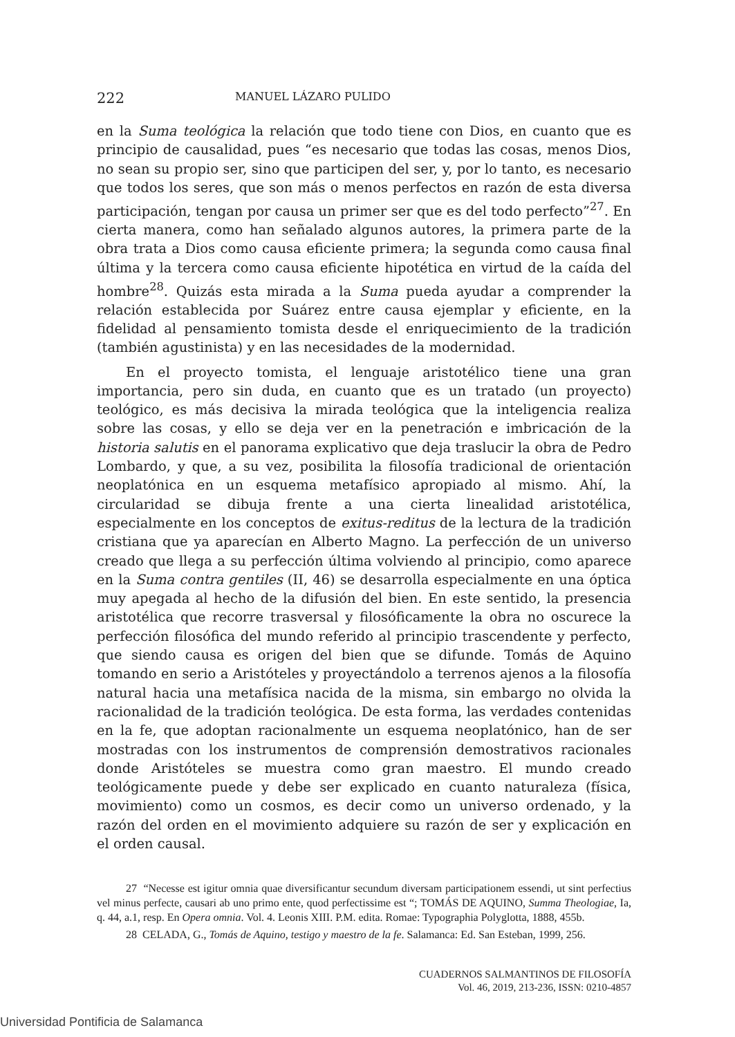222 MANUEL LÁZARO PULIDO
en la Suma teológica la relación que todo tiene con Dios, en cuanto que es principio de causalidad, pues “es necesario que todas las cosas, menos Dios, no sean su propio ser, sino que participen del ser, y, por lo tanto, es necesario que todos los seres, que son más o menos perfectos en razón de esta diversa participación, tengan por causa un primer ser que es del todo perfecto”<sup>27</sup>. En cierta manera, como han señalado algunos autores, la primera parte de la obra trata a Dios como causa eficiente primera; la segunda como causa final última y la tercera como causa eficiente hipotética en virtud de la caída del hombre<sup>28</sup>. Quizás esta mirada a la Suma pueda ayudar a comprender la relación establecida por Suárez entre causa ejemplar y eficiente, en la fidelidad al pensamiento tomista desde el enriquecimiento de la tradición (también agustinista) y en las necesidades de la modernidad.
En el proyecto tomista, el lenguaje aristotélico tiene una gran importancia, pero sin duda, en cuanto que es un tratado (un proyecto) teológico, es más decisiva la mirada teológica que la inteligencia realiza sobre las cosas, y ello se deja ver en la penetración e imbricación de la historia salutis en el panorama explicativo que deja traslucir la obra de Pedro Lombardo, y que, a su vez, posibilita la filosofía tradicional de orientación neoplatónica en un esquema metafísico apropiado al mismo. Ahí, la circularidad se dibuja frente a una cierta linealidad aristotélica, especialmente en los conceptos de exitus-reditus de la lectura de la tradición cristiana que ya aparecían en Alberto Magno. La perfección de un universo creado que llega a su perfección última volviendo al principio, como aparece en la Suma contra gentiles (II, 46) se desarrolla especialmente en una óptica muy apegada al hecho de la difusión del bien. En este sentido, la presencia aristotélica que recorre trasversal y filosóficamente la obra no oscurece la perfección filosófica del mundo referido al principio trascendente y perfecto, que siendo causa es origen del bien que se difunde. Tomás de Aquino tomando en serio a Aristóteles y proyectándolo a terrenos ajenos a la filosofía natural hacia una metafísica nacida de la misma, sin embargo no olvida la racionalidad de la tradición teológica. De esta forma, las verdades contenidas en la fe, que adoptan racionalmente un esquema neoplatónico, han de ser mostradas con los instrumentos de comprensión demostrativos racionales donde Aristóteles se muestra como gran maestro. El mundo creado teológicamente puede y debe ser explicado en cuanto naturaleza (física, movimiento) como un cosmos, es decir como un universo ordenado, y la razón del orden en el movimiento adquiere su razón de ser y explicación en el orden causal.
27 “Necesse est igitur omnia quae diversificantur secundum diversam participationem essendi, ut sint perfectius vel minus perfecte, causari ab uno primo ente, quod perfectissime est “; TOMÁS DE AQUINO, Summa Theologiae, Ia, q. 44, a.1, resp. En Opera omnia. Vol. 4. Leonis XIII. P.M. edita. Romae: Typographia Polyglotta, 1888, 455b.
28 CELADA, G., Tomás de Aquino, testigo y maestro de la fe. Salamanca: Ed. San Esteban, 1999, 256.
CUADERNOS SALMANTINOS DE FILOSOFÍA
Vol. 46, 2019, 213-236, ISSN: 0210-4857
Universidad Pontificia de Salamanca